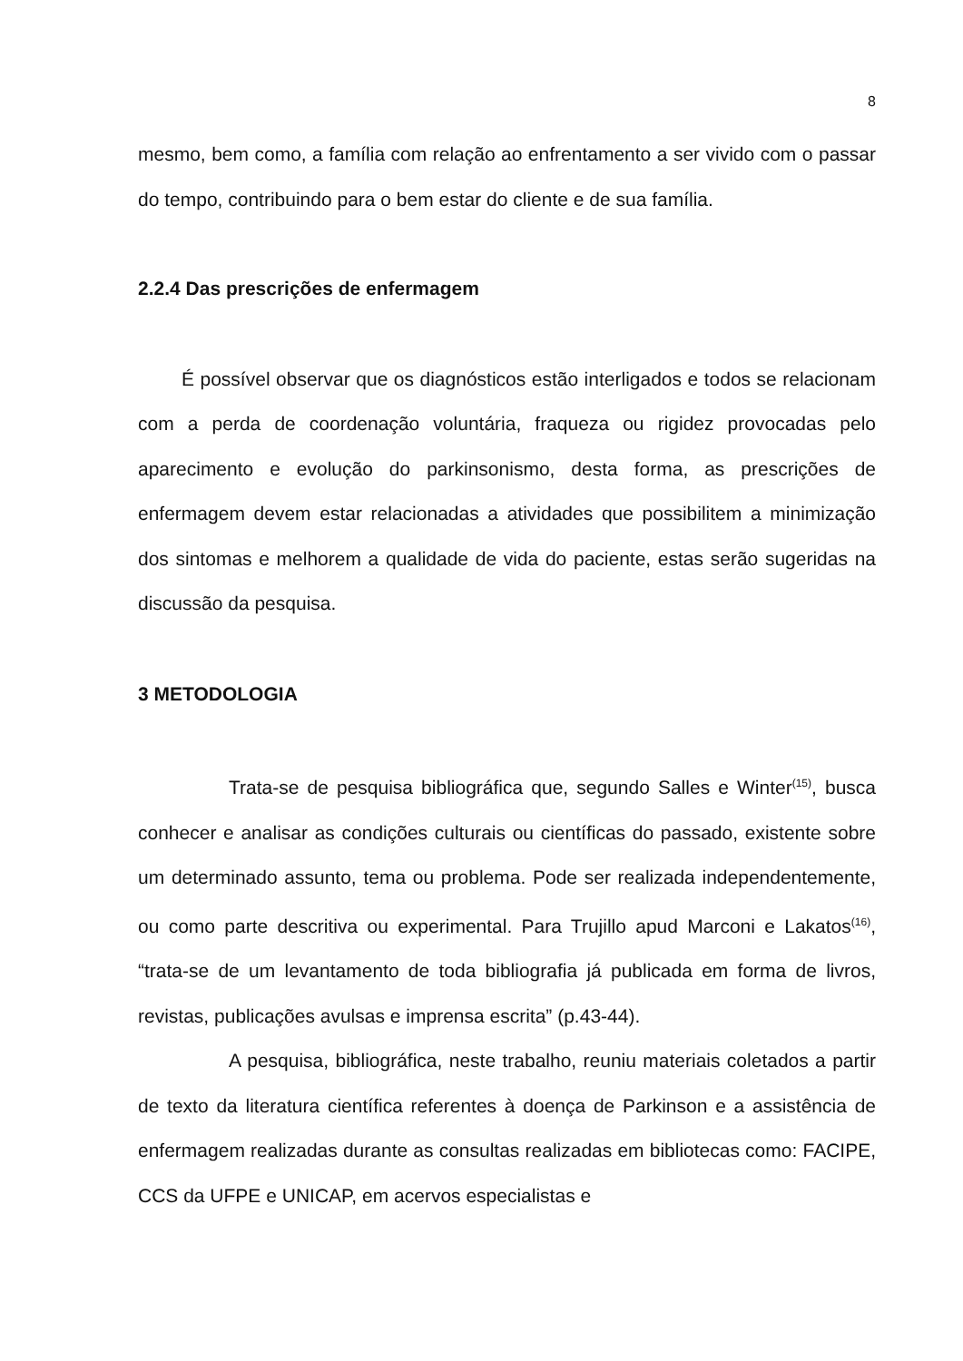8
mesmo, bem como, a família com relação ao enfrentamento a ser vivido com o passar do tempo, contribuindo para o bem estar do cliente e de sua família.
2.2.4 Das prescrições de enfermagem
É possível observar que os diagnósticos estão interligados e todos se relacionam com a perda de coordenação voluntária, fraqueza ou rigidez provocadas pelo aparecimento e evolução do parkinsonismo, desta forma, as prescrições de enfermagem devem estar relacionadas a atividades que possibilitem a minimização dos sintomas e melhorem a qualidade de vida do paciente, estas serão sugeridas na discussão da pesquisa.
3 METODOLOGIA
Trata-se de pesquisa bibliográfica que, segundo Salles e Winter<sup>(15)</sup>, busca conhecer e analisar as condições culturais ou científicas do passado, existente sobre um determinado assunto, tema ou problema. Pode ser realizada independentemente, ou como parte descritiva ou experimental. Para Trujillo apud Marconi e Lakatos<sup>(16)</sup>, “trata-se de um levantamento de toda bibliografia já publicada em forma de livros, revistas, publicações avulsas e imprensa escrita” (p.43-44).
A pesquisa, bibliográfica, neste trabalho, reuniu materiais coletados a partir de texto da literatura científica referentes à doença de Parkinson e a assistência de enfermagem realizadas durante as consultas realizadas em bibliotecas como: FACIPE, CCS da UFPE e UNICAP, em acervos especialistas e